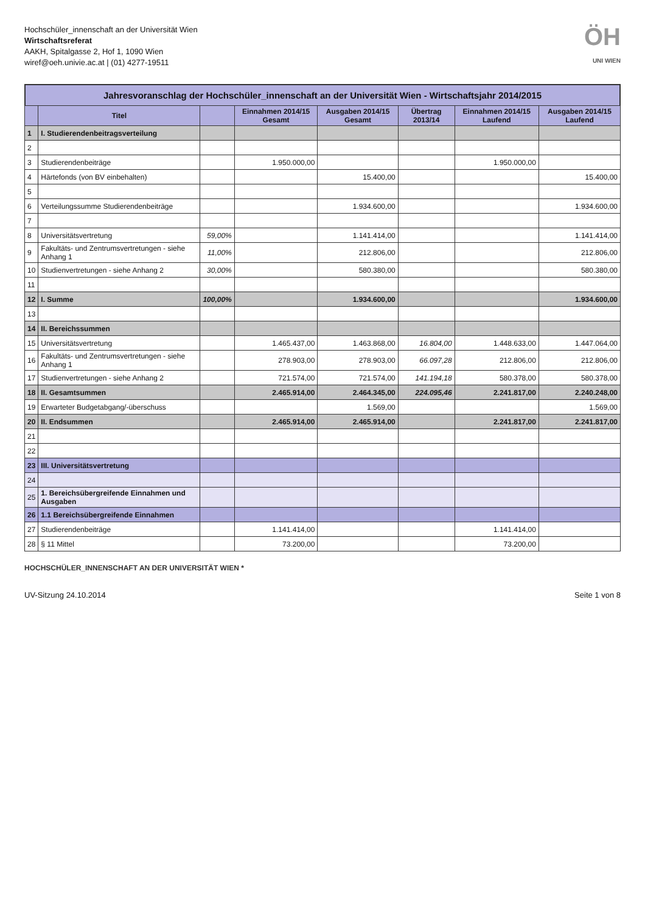Hochschüler_innenschaft an der Universität Wien
Wirtschaftsreferat
AAKH, Spitalgasse 2, Hof 1, 1090 Wien
wiref@oeh.univie.ac.at | (01) 4277-19511
ÖH
UNI WIEN
Jahresvoranschlag der Hochschüler_innenschaft an der Universität Wien - Wirtschaftsjahr 2014/2015
| | Titel | | Einnahmen 2014/15 Gesamt | Ausgaben 2014/15 Gesamt | Übertrag 2013/14 | Einnahmen 2014/15 Laufend | Ausgaben 2014/15 Laufend |
| --- | --- | --- | --- | --- | --- | --- | --- |
| 1 | I. Studierendenbeitragsverteilung | | | | | | |
| 2 | | | | | | | |
| 3 | Studierendenbeiträge | | 1.950.000,00 | | | 1.950.000,00 | |
| 4 | Härtefonds (von BV einbehalten) | | | 15.400,00 | | | 15.400,00 |
| 5 | | | | | | | |
| 6 | Verteilungssumme Studierendenbeiträge | | | 1.934.600,00 | | | 1.934.600,00 |
| 7 | | | | | | | |
| 8 | Universitätsvertretung | 59,00% | | 1.141.414,00 | | | 1.141.414,00 |
| 9 | Fakultäts- und Zentrumsvertretungen - siehe Anhang 1 | 11,00% | | 212.806,00 | | | 212.806,00 |
| 10 | Studienvertretungen - siehe Anhang 2 | 30,00% | | 580.380,00 | | | 580.380,00 |
| 11 | | | | | | | |
| 12 | I. Summe | 100,00% | | 1.934.600,00 | | | 1.934.600,00 |
| 13 | | | | | | | |
| 14 | II. Bereichssummen | | | | | | |
| 15 | Universitätsvertretung | | 1.465.437,00 | 1.463.868,00 | 16.804,00 | 1.448.633,00 | 1.447.064,00 |
| 16 | Fakultäts- und Zentrumsvertretungen - siehe Anhang 1 | | 278.903,00 | 278.903,00 | 66.097,28 | 212.806,00 | 212.806,00 |
| 17 | Studienvertretungen - siehe Anhang 2 | | 721.574,00 | 721.574,00 | 141.194,18 | 580.378,00 | 580.378,00 |
| 18 | II. Gesamtsummen | | 2.465.914,00 | 2.464.345,00 | 224.095,46 | 2.241.817,00 | 2.240.248,00 |
| 19 | Erwarteter Budgetabgang/-überschuss | | | 1.569,00 | | | 1.569,00 |
| 20 | II. Endsummen | | 2.465.914,00 | 2.465.914,00 | | 2.241.817,00 | 2.241.817,00 |
| 21 | | | | | | | |
| 22 | | | | | | | |
| 23 | III. Universitätsvertretung | | | | | | |
| 24 | | | | | | | |
| 25 | 1. Bereichsübergreifende Einnahmen und Ausgaben | | | | | | |
| 26 | 1.1 Bereichsübergreifende Einnahmen | | | | | | |
| 27 | Studierendenbeiträge | | 1.141.414,00 | | | 1.141.414,00 | |
| 28 | § 11 Mittel | | 73.200,00 | | | 73.200,00 | |
HOCHSCHÜLER_INNENSCHAFT AN DER UNIVERSITÄT WIEN *
UV-Sitzung 24.10.2014 Seite 1 von 8